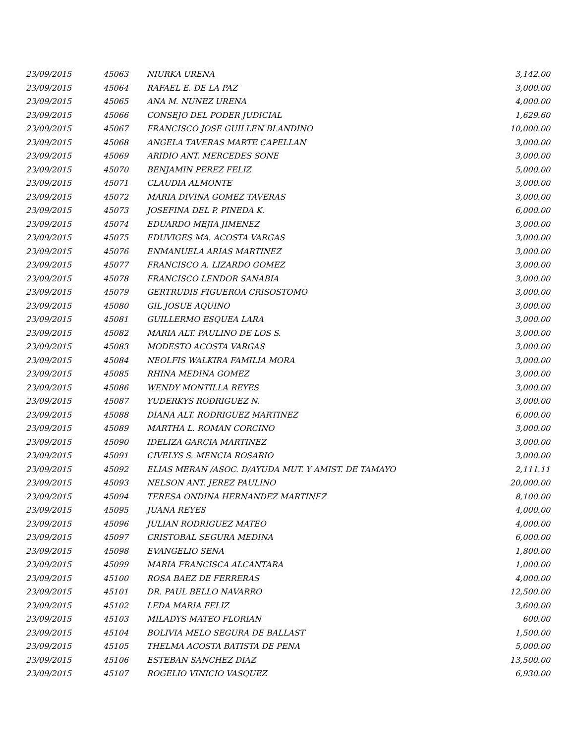| 23/09/2015 | 45063 | NIURKA URENA | 3,142.00 |
| 23/09/2015 | 45064 | RAFAEL E. DE LA PAZ | 3,000.00 |
| 23/09/2015 | 45065 | ANA M. NUNEZ URENA | 4,000.00 |
| 23/09/2015 | 45066 | CONSEJO DEL PODER JUDICIAL | 1,629.60 |
| 23/09/2015 | 45067 | FRANCISCO JOSE GUILLEN BLANDINO | 10,000.00 |
| 23/09/2015 | 45068 | ANGELA TAVERAS MARTE CAPELLAN | 3,000.00 |
| 23/09/2015 | 45069 | ARIDIO ANT. MERCEDES SONE | 3,000.00 |
| 23/09/2015 | 45070 | BENJAMIN PEREZ FELIZ | 5,000.00 |
| 23/09/2015 | 45071 | CLAUDIA ALMONTE | 3,000.00 |
| 23/09/2015 | 45072 | MARIA DIVINA GOMEZ TAVERAS | 3,000.00 |
| 23/09/2015 | 45073 | JOSEFINA DEL P. PINEDA K. | 6,000.00 |
| 23/09/2015 | 45074 | EDUARDO MEJIA JIMENEZ | 3,000.00 |
| 23/09/2015 | 45075 | EDUVIGES MA. ACOSTA VARGAS | 3,000.00 |
| 23/09/2015 | 45076 | ENMANUELA ARIAS MARTINEZ | 3,000.00 |
| 23/09/2015 | 45077 | FRANCISCO A. LIZARDO GOMEZ | 3,000.00 |
| 23/09/2015 | 45078 | FRANCISCO LENDOR SANABIA | 3,000.00 |
| 23/09/2015 | 45079 | GERTRUDIS FIGUEROA CRISOSTOMO | 3,000.00 |
| 23/09/2015 | 45080 | GIL JOSUE AQUINO | 3,000.00 |
| 23/09/2015 | 45081 | GUILLERMO ESQUEA LARA | 3,000.00 |
| 23/09/2015 | 45082 | MARIA ALT. PAULINO DE LOS S. | 3,000.00 |
| 23/09/2015 | 45083 | MODESTO ACOSTA VARGAS | 3,000.00 |
| 23/09/2015 | 45084 | NEOLFIS WALKIRA FAMILIA MORA | 3,000.00 |
| 23/09/2015 | 45085 | RHINA MEDINA GOMEZ | 3,000.00 |
| 23/09/2015 | 45086 | WENDY MONTILLA REYES | 3,000.00 |
| 23/09/2015 | 45087 | YUDERKYS RODRIGUEZ N. | 3,000.00 |
| 23/09/2015 | 45088 | DIANA ALT. RODRIGUEZ MARTINEZ | 6,000.00 |
| 23/09/2015 | 45089 | MARTHA L. ROMAN CORCINO | 3,000.00 |
| 23/09/2015 | 45090 | IDELIZA GARCIA MARTINEZ | 3,000.00 |
| 23/09/2015 | 45091 | CIVELYS S. MENCIA ROSARIO | 3,000.00 |
| 23/09/2015 | 45092 | ELIAS MERAN /ASOC. D/AYUDA MUT. Y AMIST. DE TAMAYO | 2,111.11 |
| 23/09/2015 | 45093 | NELSON ANT. JEREZ PAULINO | 20,000.00 |
| 23/09/2015 | 45094 | TERESA ONDINA HERNANDEZ MARTINEZ | 8,100.00 |
| 23/09/2015 | 45095 | JUANA REYES | 4,000.00 |
| 23/09/2015 | 45096 | JULIAN RODRIGUEZ MATEO | 4,000.00 |
| 23/09/2015 | 45097 | CRISTOBAL SEGURA MEDINA | 6,000.00 |
| 23/09/2015 | 45098 | EVANGELIO SENA | 1,800.00 |
| 23/09/2015 | 45099 | MARIA FRANCISCA ALCANTARA | 1,000.00 |
| 23/09/2015 | 45100 | ROSA BAEZ DE FERRERAS | 4,000.00 |
| 23/09/2015 | 45101 | DR. PAUL BELLO NAVARRO | 12,500.00 |
| 23/09/2015 | 45102 | LEDA MARIA FELIZ | 3,600.00 |
| 23/09/2015 | 45103 | MILADYS MATEO FLORIAN | 600.00 |
| 23/09/2015 | 45104 | BOLIVIA MELO SEGURA DE BALLAST | 1,500.00 |
| 23/09/2015 | 45105 | THELMA ACOSTA BATISTA DE PENA | 5,000.00 |
| 23/09/2015 | 45106 | ESTEBAN SANCHEZ DIAZ | 13,500.00 |
| 23/09/2015 | 45107 | ROGELIO VINICIO VASQUEZ | 6,930.00 |